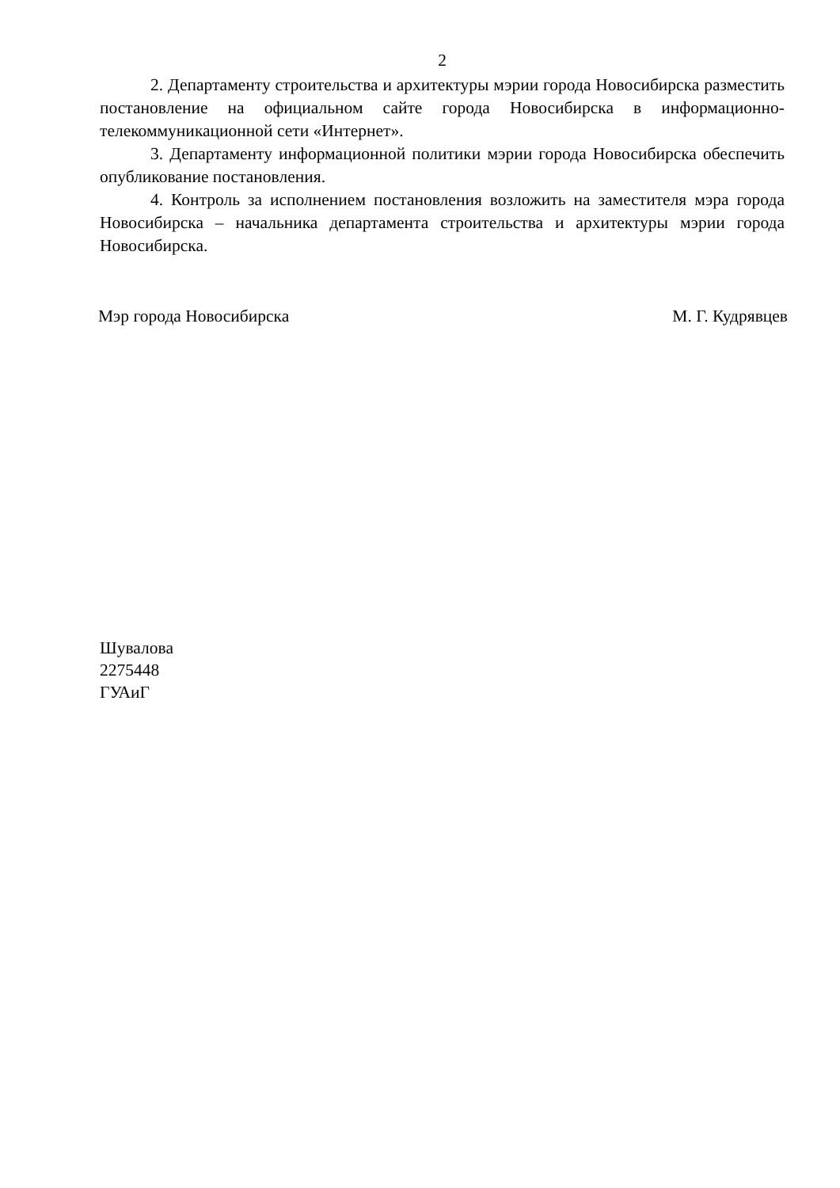2
2. Департаменту строительства и архитектуры мэрии города Новосибирска разместить постановление на официальном сайте города Новосибирска в информационно-телекоммуникационной сети «Интернет».
3. Департаменту информационной политики мэрии города Новосибирска обеспечить опубликование постановления.
4. Контроль за исполнением постановления возложить на заместителя мэра города Новосибирска – начальника департамента строительства и архитектуры мэрии города Новосибирска.
Мэр города Новосибирска М. Г. Кудрявцев
Шувалова
2275448
ГУАиГ